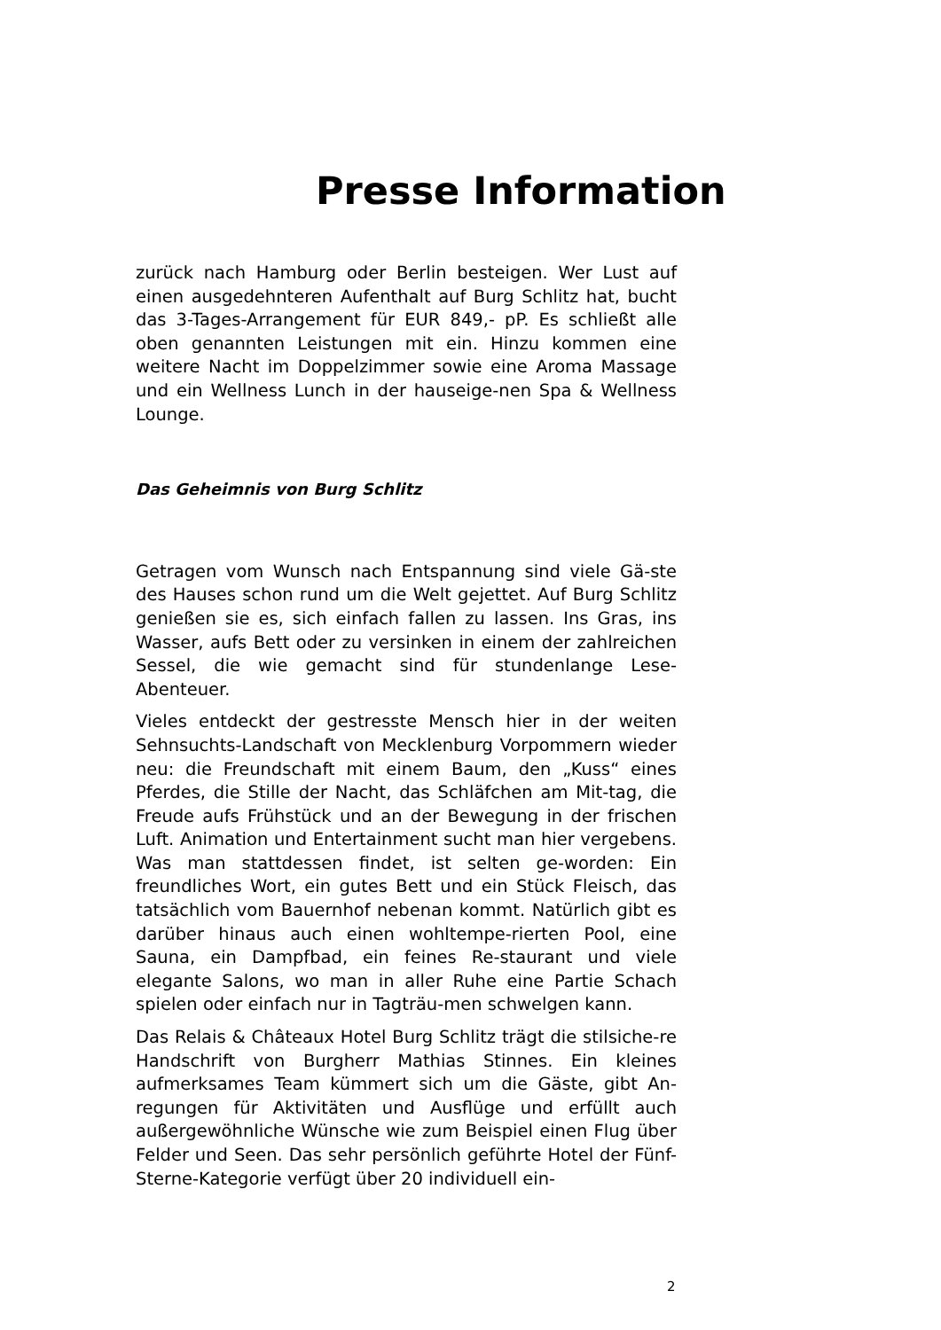Presse Information
zurück nach Hamburg oder Berlin besteigen. Wer Lust auf einen ausgedehnteren Aufenthalt auf Burg Schlitz hat, bucht das 3-Tages-Arrangement für EUR 849,- pP. Es schließt alle oben genannten Leistungen mit ein. Hinzu kommen eine weitere Nacht im Doppelzimmer sowie eine Aroma Massage und ein Wellness Lunch in der hauseige-nen Spa & Wellness Lounge.
Das Geheimnis von Burg Schlitz
Getragen vom Wunsch nach Entspannung sind viele Gä-ste des Hauses schon rund um die Welt gejettet. Auf Burg Schlitz genießen sie es, sich einfach fallen zu lassen. Ins Gras, ins Wasser, aufs Bett oder zu versinken in einem der zahlreichen Sessel, die wie gemacht sind für stundenlange Lese-Abenteuer.
Vieles entdeckt der gestresste Mensch hier in der weiten Sehnsuchts-Landschaft von Mecklenburg Vorpommern wieder neu: die Freundschaft mit einem Baum, den „Kuss“ eines Pferdes, die Stille der Nacht, das Schläfchen am Mit-tag, die Freude aufs Frühstück und an der Bewegung in der frischen Luft. Animation und Entertainment sucht man hier vergebens. Was man stattdessen findet, ist selten ge-worden: Ein freundliches Wort, ein gutes Bett und ein Stück Fleisch, das tatsächlich vom Bauernhof nebenan kommt. Natürlich gibt es darüber hinaus auch einen wohltempe-rierten Pool, eine Sauna, ein Dampfbad, ein feines Re-staurant und viele elegante Salons, wo man in aller Ruhe eine Partie Schach spielen oder einfach nur in Tagträu-men schwelgen kann.
Das Relais & Châteaux Hotel Burg Schlitz trägt die stilsiche-re Handschrift von Burgherr Mathias Stinnes. Ein kleines aufmerksames Team kümmert sich um die Gäste, gibt An-regungen für Aktivitäten und Ausflüge und erfüllt auch außergewöhnliche Wünsche wie zum Beispiel einen Flug über Felder und Seen. Das sehr persönlich geführte Hotel der Fünf-Sterne-Kategorie verfügt über 20 individuell ein-
2